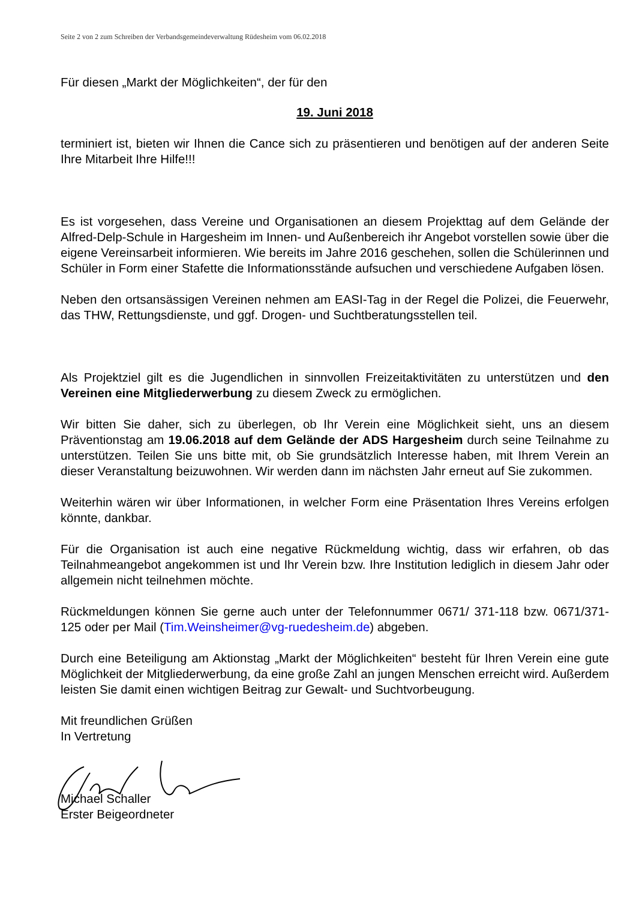Seite 2 von 2 zum Schreiben der Verbandsgemeindeverwaltung Rüdesheim vom 06.02.2018
Für diesen „Markt der Möglichkeiten“, der für den
19. Juni 2018
terminiert ist, bieten wir Ihnen die Cance sich zu präsentieren und benötigen auf der anderen Seite Ihre Mitarbeit Ihre Hilfe!!!
Es ist vorgesehen, dass Vereine und Organisationen an diesem Projekttag auf dem Gelände der Alfred-Delp-Schule in Hargesheim im Innen- und Außenbereich ihr Angebot vorstellen sowie über die eigene Vereinsarbeit informieren. Wie bereits im Jahre 2016 geschehen, sollen die Schülerinnen und Schüler in Form einer Stafette die Informationsstände aufsuchen und verschiedene Aufgaben lösen.
Neben den ortsansässigen Vereinen nehmen am EASI-Tag in der Regel die Polizei, die Feuerwehr, das THW, Rettungsdienste, und ggf. Drogen- und Suchtberatungsstellen teil.
Als Projektziel gilt es die Jugendlichen in sinnvollen Freizeitaktivitäten zu unterstützen und den Vereinen eine Mitgliederwerbung zu diesem Zweck zu ermöglichen.
Wir bitten Sie daher, sich zu überlegen, ob Ihr Verein eine Möglichkeit sieht, uns an diesem Präventionstag am 19.06.2018 auf dem Gelände der ADS Hargesheim durch seine Teilnahme zu unterstützen. Teilen Sie uns bitte mit, ob Sie grundsätzlich Interesse haben, mit Ihrem Verein an dieser Veranstaltung beizuwohnen. Wir werden dann im nächsten Jahr erneut auf Sie zukommen.
Weiterhin wären wir über Informationen, in welcher Form eine Präsentation Ihres Vereins erfolgen könnte, dankbar.
Für die Organisation ist auch eine negative Rückmeldung wichtig, dass wir erfahren, ob das Teilnahmeangebot angekommen ist und Ihr Verein bzw. Ihre Institution lediglich in diesem Jahr oder allgemein nicht teilnehmen möchte.
Rückmeldungen können Sie gerne auch unter der Telefonnummer 0671/ 371-118 bzw. 0671/371-125 oder per Mail (Tim.Weinsheimer@vg-ruedesheim.de) abgeben.
Durch eine Beteiligung am Aktionstag „Markt der Möglichkeiten“ besteht für Ihren Verein eine gute Möglichkeit der Mitgliederwerbung, da eine große Zahl an jungen Menschen erreicht wird. Außerdem leisten Sie damit einen wichtigen Beitrag zur Gewalt- und Suchtvorbeugung.
Mit freundlichen Grüßen
In Vertretung
Michael Schaller
Erster Beigeordneter